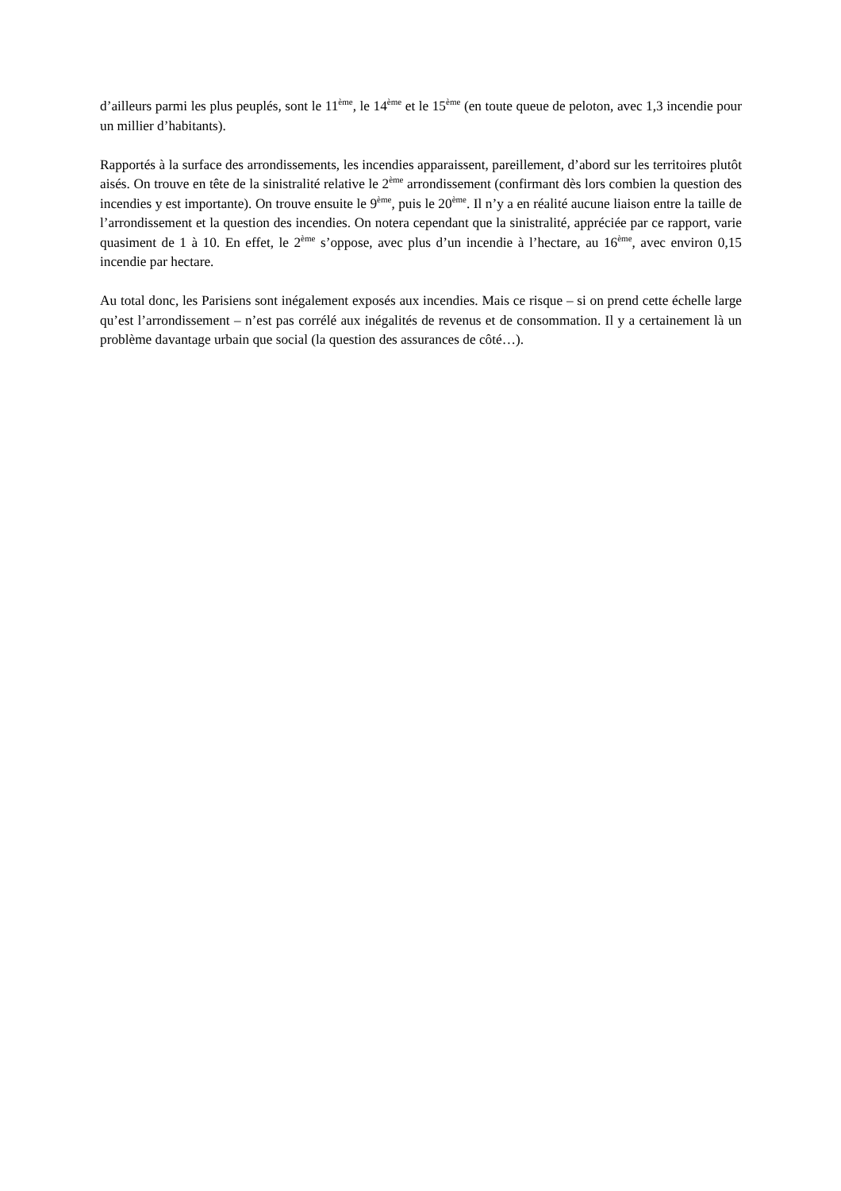d’ailleurs parmi les plus peuplés, sont le 11<sup>ème</sup>, le 14<sup>ème</sup> et le 15<sup>ème</sup> (en toute queue de peloton, avec 1,3 incendie pour un millier d’habitants).
Rapportés à la surface des arrondissements, les incendies apparaissent, pareillement, d’abord sur les territoires plutôt aisés. On trouve en tête de la sinistralité relative le 2<sup>ème</sup> arrondissement (confirmant dès lors combien la question des incendies y est importante). On trouve ensuite le 9<sup>ème</sup>, puis le 20<sup>ème</sup>. Il n’y a en réalité aucune liaison entre la taille de l’arrondissement et la question des incendies. On notera cependant que la sinistralité, appréciée par ce rapport, varie quasiment de 1 à 10. En effet, le 2<sup>ème</sup> s’oppose, avec plus d’un incendie à l’hectare, au 16<sup>ème</sup>, avec environ 0,15 incendie par hectare.
Au total donc, les Parisiens sont inégalement exposés aux incendies. Mais ce risque – si on prend cette échelle large qu’est l’arrondissement – n’est pas corrélé aux inégalités de revenus et de consommation. Il y a certainement là un problème davantage urbain que social (la question des assurances de côté…).